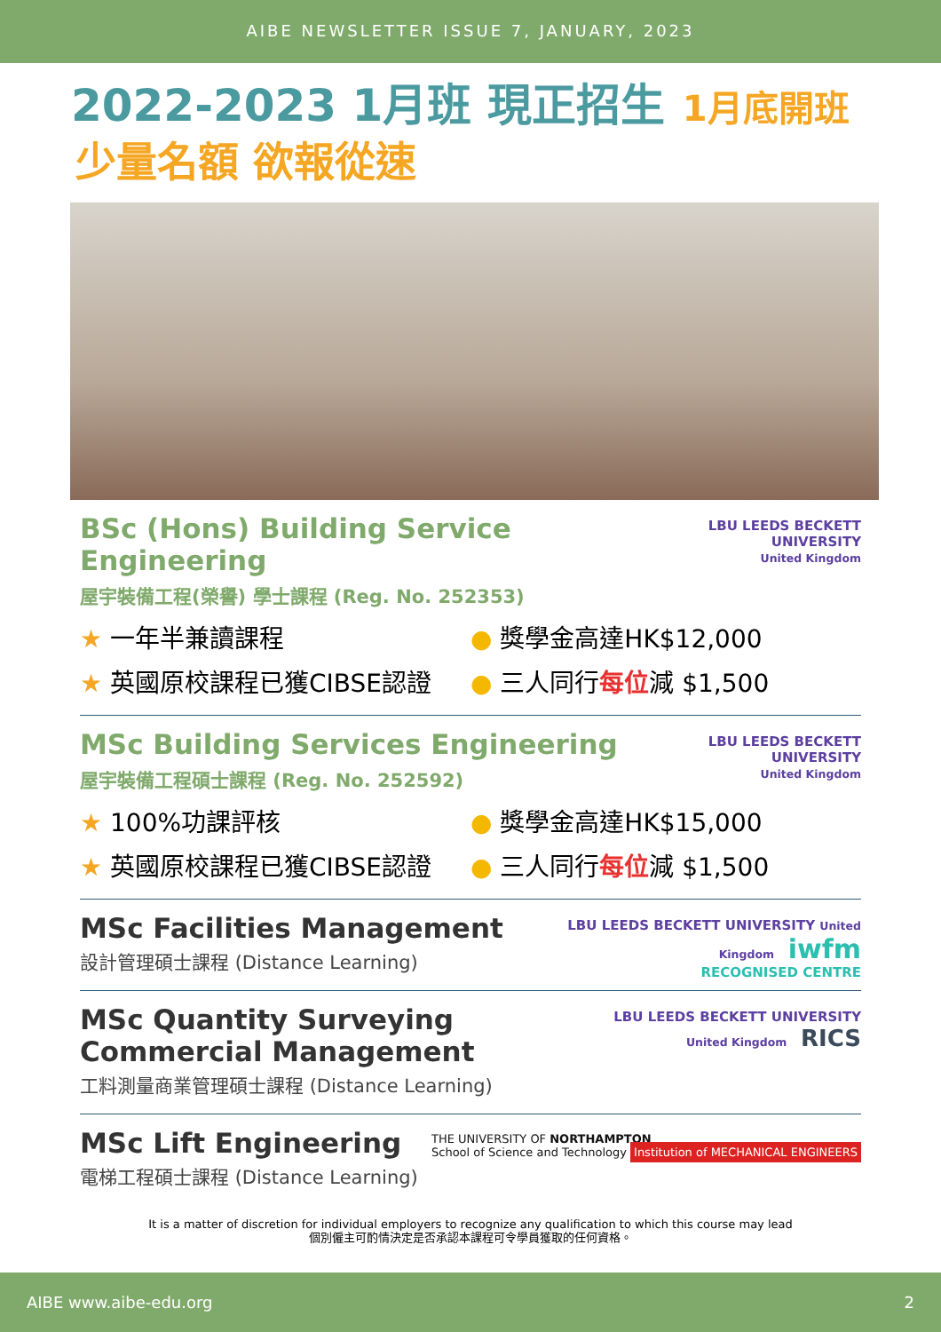AIBE NEWSLETTER ISSUE 7, JANUARY, 2023
2022-2023 1月班 現正招生 1月底開班
少量名額 欲報從速
BSc (Hons) Building Service Engineering
屋宇裝備工程(榮譽) 學士課程 (Reg. No. 252353)
LBU LEEDS BECKETT UNIVERSITY
United Kingdom
★ 一年半兼讀課程
★ 英國原校課程已獲CIBSE認證
● 獎學金高達HK$12,000
● 三人同行每位減 $1,500
MSc Building Services Engineering
屋宇裝備工程碩士課程 (Reg. No. 252592)
LBU LEEDS BECKETT UNIVERSITY
United Kingdom
★ 100%功課評核
★ 英國原校課程已獲CIBSE認證
● 獎學金高達HK$15,000
● 三人同行每位減 $1,500
MSc Facilities Management
設計管理碩士課程 (Distance Learning)
LBU LEEDS BECKETT UNIVERSITY United Kingdom iwfm
RECOGNISED CENTRE
MSc Quantity Surveying
Commercial Management
工料測量商業管理碩士課程 (Distance Learning)
LBU LEEDS BECKETT UNIVERSITY United Kingdom RICS
MSc Lift Engineering
電梯工程碩士課程 (Distance Learning)
THE UNIVERSITY OF NORTHAMPTON
School of Science and Technology Institution of MECHANICAL ENGINEERS
It is a matter of discretion for individual employers to recognize any qualification to which this course may lead
個別僱主可酌情決定是否承認本課程可令學員獲取的任何資格。
AIBE www.aibe-edu.org 2